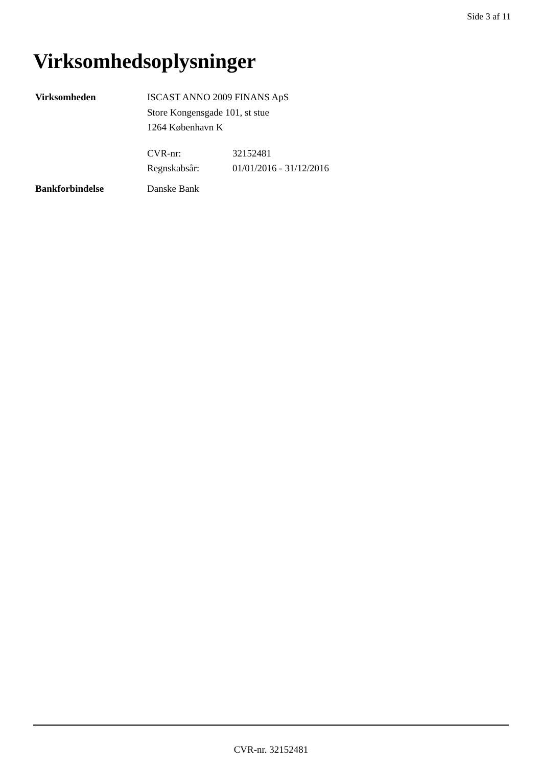Side 3 af 11
Virksomhedsoplysninger
Virksomheden ISCAST ANNO 2009 FINANS ApS
Store Kongensgade 101, st stue
1264 København K
CVR-nr: 32152481
Regnskabsår: 01/01/2016 - 31/12/2016
Bankforbindelse Danske Bank
CVR-nr. 32152481